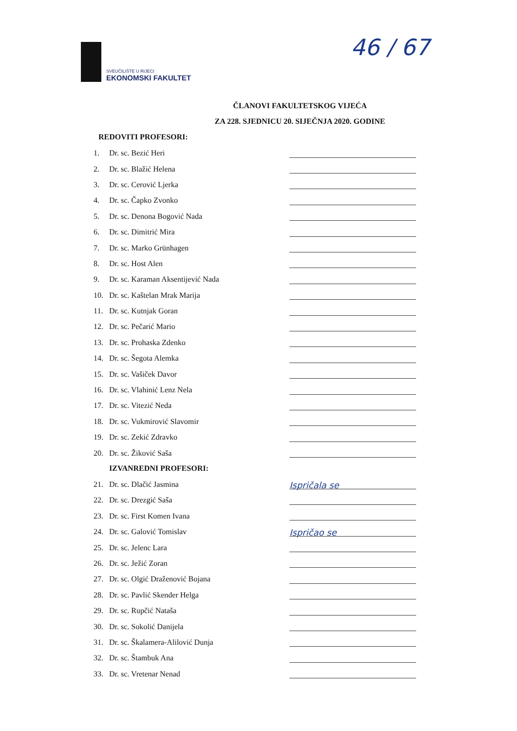SVEUČILIŠTE U RIJECI
EKONOMSKI FAKULTET
46 / 67
ČLANOVI FAKULTETSKOG VIJEĆA
ZA 228. SJEDNICU 20. SIJEČNJA 2020. GODINE
REDOVITI PROFESORI:
1. Dr. sc. Bezić Heri
2. Dr. sc. Blažić Helena
3. Dr. sc. Cerović Ljerka
4. Dr. sc. Čapko Zvonko
5. Dr. sc. Denona Bogović Nada
6. Dr. sc. Dimitrić Mira
7. Dr. sc. Marko Grünhagen
8. Dr. sc. Host Alen
9. Dr. sc. Karaman Aksentijević Nada
10. Dr. sc. Kaštelan Mrak Marija
11. Dr. sc. Kutnjak Goran
12. Dr. sc. Pečarić Mario
13. Dr. sc. Prohaska Zdenko
14. Dr. sc. Šegota Alemka
15. Dr. sc. Vašiček Davor
16. Dr. sc. Vlahinić Lenz Nela
17. Dr. sc. Vitezić Neda
18. Dr. sc. Vukmirović Slavomir
19. Dr. sc. Zekić Zdravko
20. Dr. sc. Žiković Saša
IZVANREDNI PROFESORI:
21. Dr. sc. Dlačić Jasmina Ispričala se
22. Dr. sc. Drezgić Saša
23. Dr. sc. First Komen Ivana
24. Dr. sc. Galović Tomislav Ispričao se
25. Dr. sc. Jelenc Lara
26. Dr. sc. Ježić Zoran
27. Dr. sc. Olgić Draženović Bojana
28. Dr. sc. Pavlić Skender Helga
29. Dr. sc. Rupčić Nataša
30. Dr. sc. Sokolić Danijela
31. Dr. sc. Škalamera-Alilović Dunja
32. Dr. sc. Štambuk Ana
33. Dr. sc. Vretenar Nenad